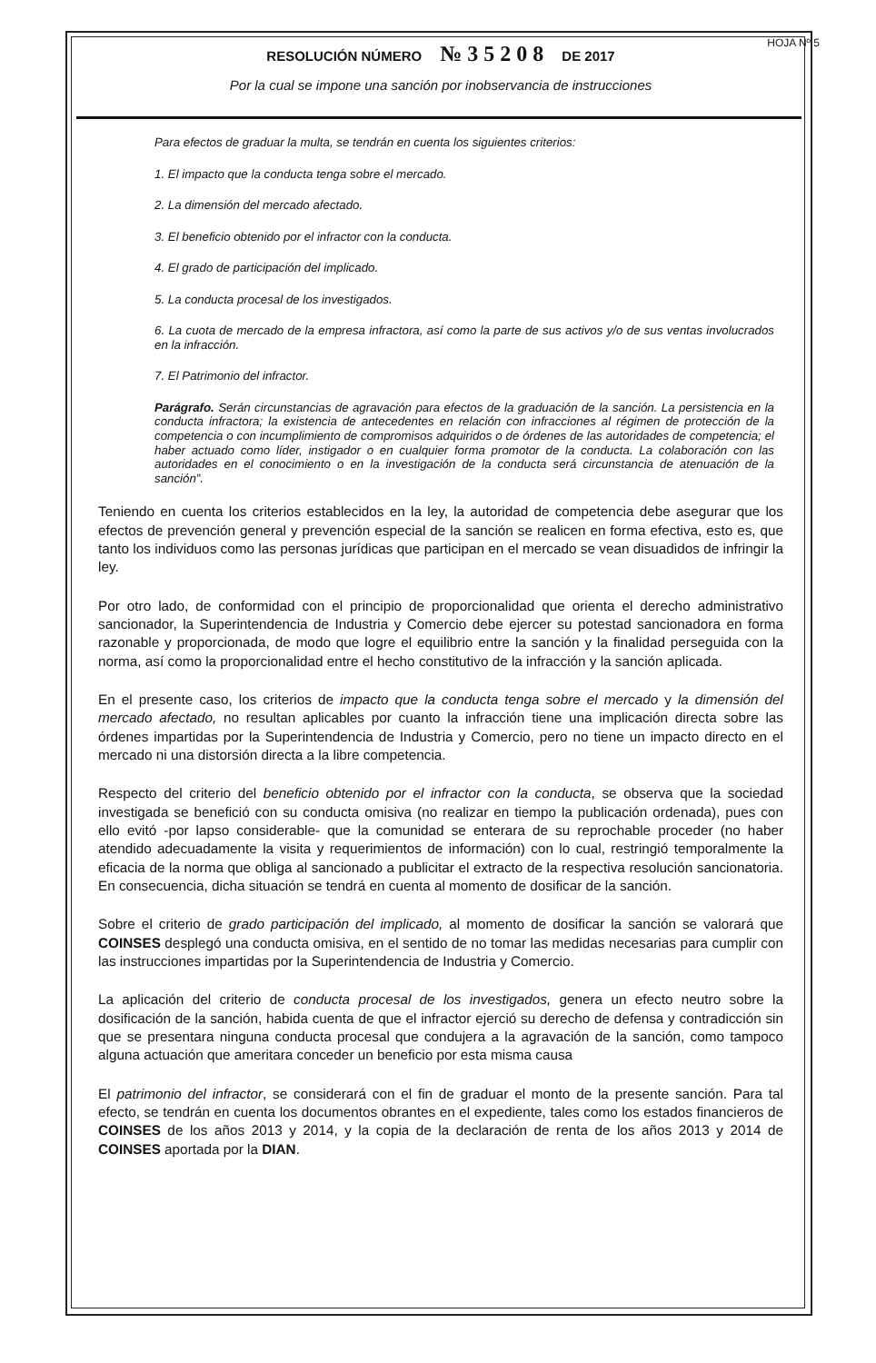RESOLUCIÓN NÚMERO № 3 5 2 0 8 DE 2017 HOJA Nº 5
Por la cual se impone una sanción por inobservancia de instrucciones
Para efectos de graduar la multa, se tendrán en cuenta los siguientes criterios:
1. El impacto que la conducta tenga sobre el mercado.
2. La dimensión del mercado afectado.
3. El beneficio obtenido por el infractor con la conducta.
4. El grado de participación del implicado.
5. La conducta procesal de los investigados.
6. La cuota de mercado de la empresa infractora, así como la parte de sus activos y/o de sus ventas involucrados en la infracción.
7. El Patrimonio del infractor.
Parágrafo. Serán circunstancias de agravación para efectos de la graduación de la sanción. La persistencia en la conducta infractora; la existencia de antecedentes en relación con infracciones al régimen de protección de la competencia o con incumplimiento de compromisos adquiridos o de órdenes de las autoridades de competencia; el haber actuado como líder, instigador o en cualquier forma promotor de la conducta. La colaboración con las autoridades en el conocimiento o en la investigación de la conducta será circunstancia de atenuación de la sanción”.
Teniendo en cuenta los criterios establecidos en la ley, la autoridad de competencia debe asegurar que los efectos de prevención general y prevención especial de la sanción se realicen en forma efectiva, esto es, que tanto los individuos como las personas jurídicas que participan en el mercado se vean disuadidos de infringir la ley.
Por otro lado, de conformidad con el principio de proporcionalidad que orienta el derecho administrativo sancionador, la Superintendencia de Industria y Comercio debe ejercer su potestad sancionadora en forma razonable y proporcionada, de modo que logre el equilibrio entre la sanción y la finalidad perseguida con la norma, así como la proporcionalidad entre el hecho constitutivo de la infracción y la sanción aplicada.
En el presente caso, los criterios de impacto que la conducta tenga sobre el mercado y la dimensión del mercado afectado, no resultan aplicables por cuanto la infracción tiene una implicación directa sobre las órdenes impartidas por la Superintendencia de Industria y Comercio, pero no tiene un impacto directo en el mercado ni una distorsión directa a la libre competencia.
Respecto del criterio del beneficio obtenido por el infractor con la conducta, se observa que la sociedad investigada se benefició con su conducta omisiva (no realizar en tiempo la publicación ordenada), pues con ello evitó -por lapso considerable- que la comunidad se enterara de su reprochable proceder (no haber atendido adecuadamente la visita y requerimientos de información) con lo cual, restringió temporalmente la eficacia de la norma que obliga al sancionado a publicitar el extracto de la respectiva resolución sancionatoria. En consecuencia, dicha situación se tendrá en cuenta al momento de dosificar de la sanción.
Sobre el criterio de grado participación del implicado, al momento de dosificar la sanción se valorará que COINSES desplegó una conducta omisiva, en el sentido de no tomar las medidas necesarias para cumplir con las instrucciones impartidas por la Superintendencia de Industria y Comercio.
La aplicación del criterio de conducta procesal de los investigados, genera un efecto neutro sobre la dosificación de la sanción, habida cuenta de que el infractor ejerció su derecho de defensa y contradicción sin que se presentara ninguna conducta procesal que condujera a la agravación de la sanción, como tampoco alguna actuación que ameritara conceder un beneficio por esta misma causa
El patrimonio del infractor, se considerará con el fin de graduar el monto de la presente sanción. Para tal efecto, se tendrán en cuenta los documentos obrantes en el expediente, tales como los estados financieros de COINSES de los años 2013 y 2014, y la copia de la declaración de renta de los años 2013 y 2014 de COINSES aportada por la DIAN.